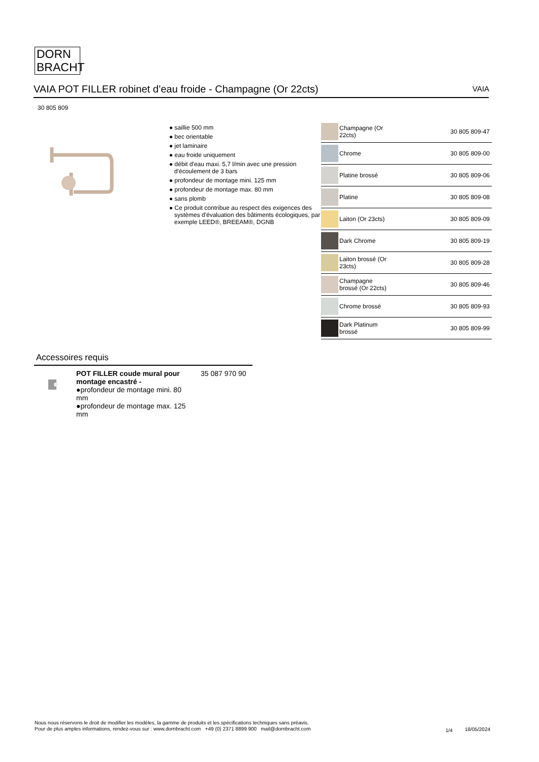DORN
BRACHT
VAIA POT FILLER robinet d’eau froide - Champagne (Or 22cts) VAIA
30 805 809
● saillie 500 mm
● bec orientable
● jet laminaire
● eau froide uniquement
● débit d'eau maxi. 5,7 l/min avec une pression d'écoulement de 3 bars
● profondeur de montage mini. 125 mm
● profondeur de montage max. 80 mm
● sans plomb
● Ce produit contribue au respect des exigences des systèmes d'évaluation des bâtiments écologiques, par exemple LEED®, BREEAM®, DGNB
| | Champagne (Or 22cts) | 30 805 809-47 |
| | Chrome | 30 805 809-00 |
| | Platine brossé | 30 805 809-06 |
| | Platine | 30 805 809-08 |
| | Laiton (Or 23cts) | 30 805 809-09 |
| | Dark Chrome | 30 805 809-19 |
| | Laiton brossé (Or 23cts) | 30 805 809-28 |
| | Champagne brossé (Or 22cts) | 30 805 809-46 |
| | Chrome brossé | 30 805 809-93 |
| | Dark Platinum brossé | 30 805 809-99 |
Accessoires requis
POT FILLER coude mural pour montage encastré -
●profondeur de montage mini. 80 mm
●profondeur de montage max. 125 mm
35 087 970 90
Nous nous réservons le droit de modifier les modèles, la gamme de produits et les spécifications techniques sans préavis.
Pour de plus amples informations, rendez-vous sur : www.dornbracht.com +49 (0) 2371 8899 900 mail@dornbracht.com
1/4 18/05/2024